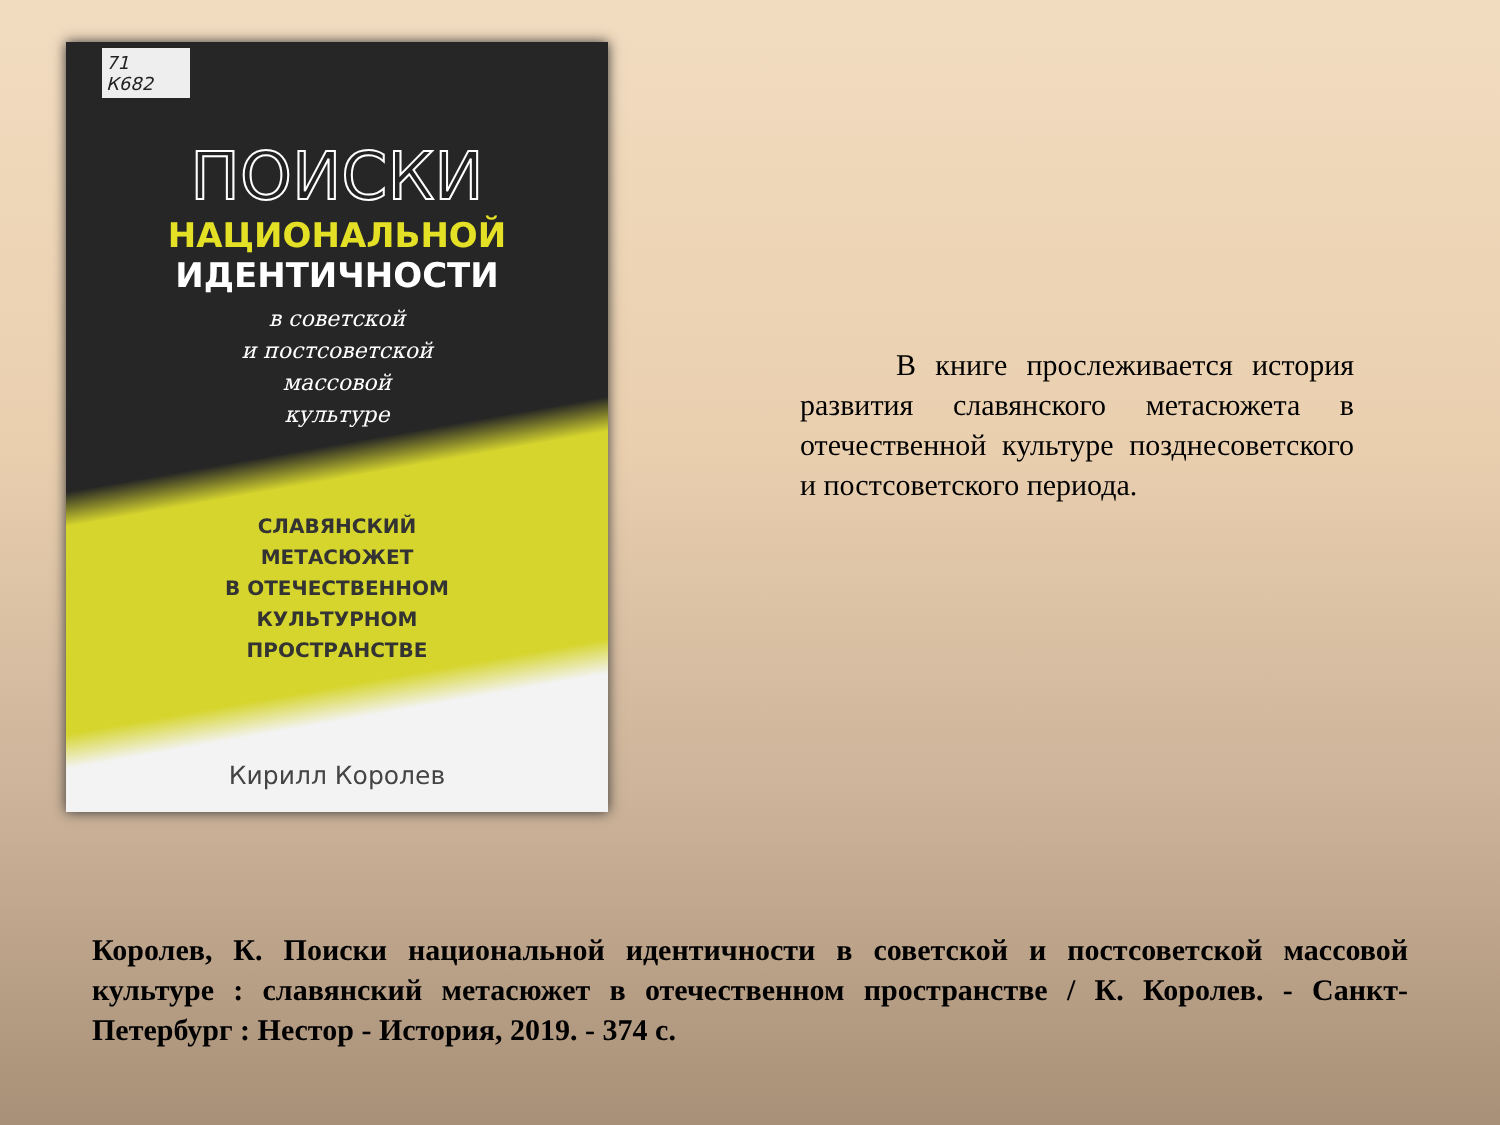71
К682
ПОИСКИ
НАЦИОНАЛЬНОЙ
ИДЕНТИЧНОСТИ
в советской
и постсоветской
массовой
культуре
СЛАВЯНСКИЙ
МЕТАСЮЖЕТ
В ОТЕЧЕСТВЕННОМ
КУЛЬТУРНОМ
ПРОСТРАНСТВЕ
Кирилл Королев
В книге прослеживается история развития славянского метасюжета в отечественной культуре позднесоветского и постсоветского периода.
Королев, К. Поиски национальной идентичности в советской и постсоветской массовой культуре : славянский метасюжет в отечественном пространстве / К. Королев. - Санкт-Петербург : Нестор - История, 2019. - 374 с.